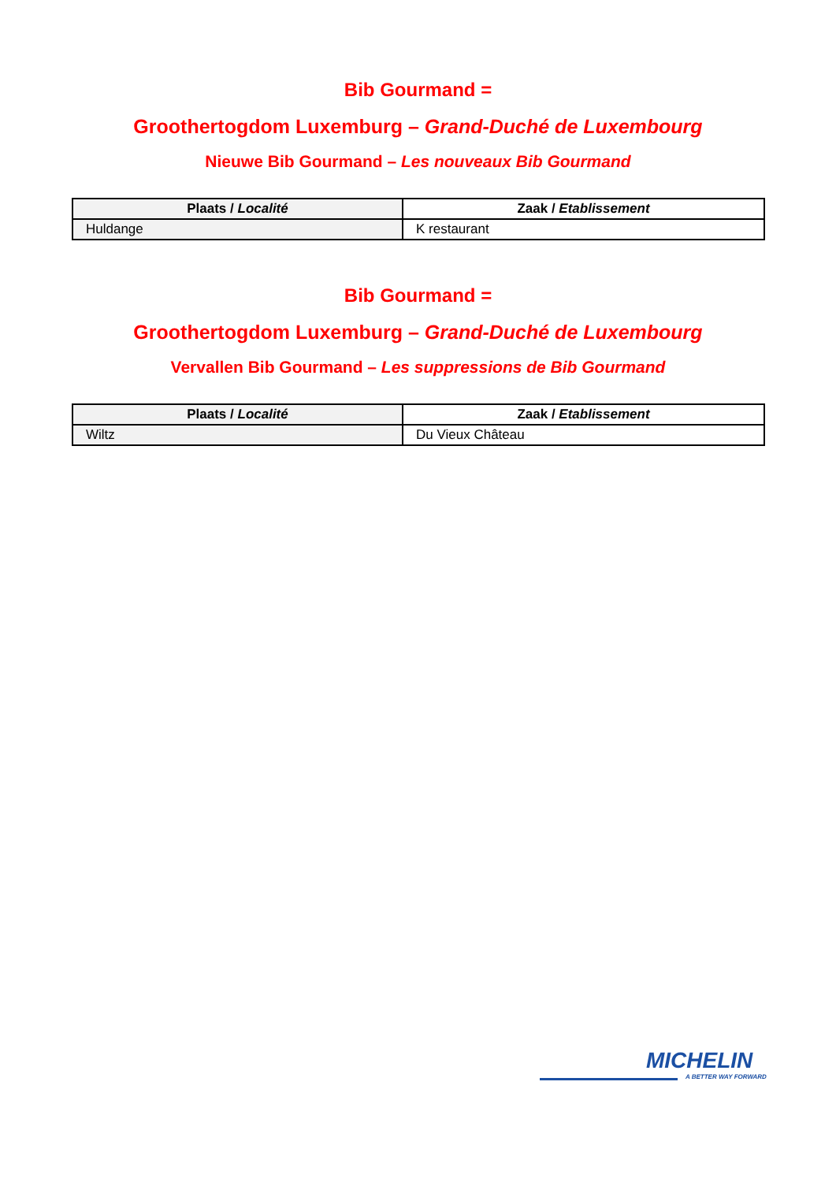Bib Gourmand =
Groothertogdom Luxemburg – Grand-Duché de Luxembourg
Nieuwe Bib Gourmand – Les nouveaux Bib Gourmand
| Plaats / Localité | Zaak / Etablissement |
| --- | --- |
| Huldange | K restaurant |
Bib Gourmand =
Groothertogdom Luxemburg – Grand-Duché de Luxembourg
Vervallen Bib Gourmand – Les suppressions de Bib Gourmand
| Plaats / Localité | Zaak / Etablissement |
| --- | --- |
| Wiltz | Du Vieux Château |
MICHELIN
A BETTER WAY FORWARD